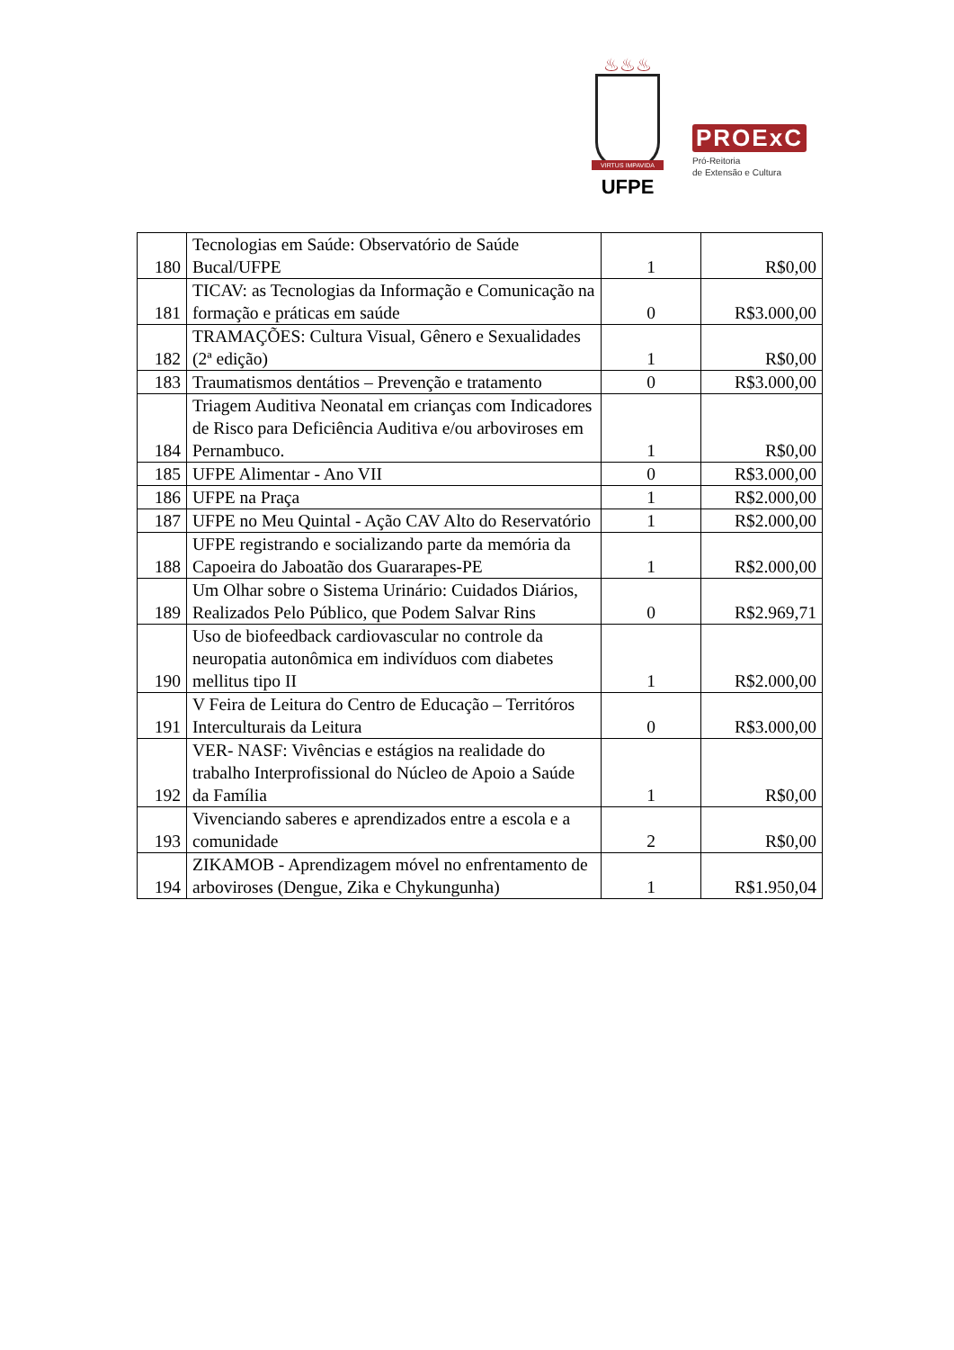♨♨♨
VIRTUS IMPAVIDA
UFPE
PROExC
Pró-Reitoria
de Extensão e Cultura
| 180 | Tecnologias em Saúde: Observatório de Saúde Bucal/UFPE | 1 | R$0,00 |
| 181 | TICAV: as Tecnologias da Informação e Comunicação na formação e práticas em saúde | 0 | R$3.000,00 |
| 182 | TRAMAÇÕES: Cultura Visual, Gênero e Sexualidades (2ª edição) | 1 | R$0,00 |
| 183 | Traumatismos dentátios – Prevenção e tratamento | 0 | R$3.000,00 |
| 184 | Triagem Auditiva Neonatal em crianças com Indicadores de Risco para Deficiência Auditiva e/ou arboviroses em Pernambuco. | 1 | R$0,00 |
| 185 | UFPE Alimentar - Ano VII | 0 | R$3.000,00 |
| 186 | UFPE na Praça | 1 | R$2.000,00 |
| 187 | UFPE no Meu Quintal - Ação CAV Alto do Reservatório | 1 | R$2.000,00 |
| 188 | UFPE registrando e socializando parte da memória da Capoeira do Jaboatão dos Guararapes-PE | 1 | R$2.000,00 |
| 189 | Um Olhar sobre o Sistema Urinário: Cuidados Diários, Realizados Pelo Público, que Podem Salvar Rins | 0 | R$2.969,71 |
| 190 | Uso de biofeedback cardiovascular no controle da neuropatia autonômica em indivíduos com diabetes mellitus tipo II | 1 | R$2.000,00 |
| 191 | V Feira de Leitura do Centro de Educação – Territóros Interculturais da Leitura | 0 | R$3.000,00 |
| 192 | VER- NASF: Vivências e estágios na realidade do trabalho Interprofissional do Núcleo de Apoio a Saúde da Família | 1 | R$0,00 |
| 193 | Vivenciando saberes e aprendizados entre a escola e a comunidade | 2 | R$0,00 |
| 194 | ZIKAMOB - Aprendizagem móvel no enfrentamento de arboviroses (Dengue, Zika e Chykungunha) | 1 | R$1.950,04 |